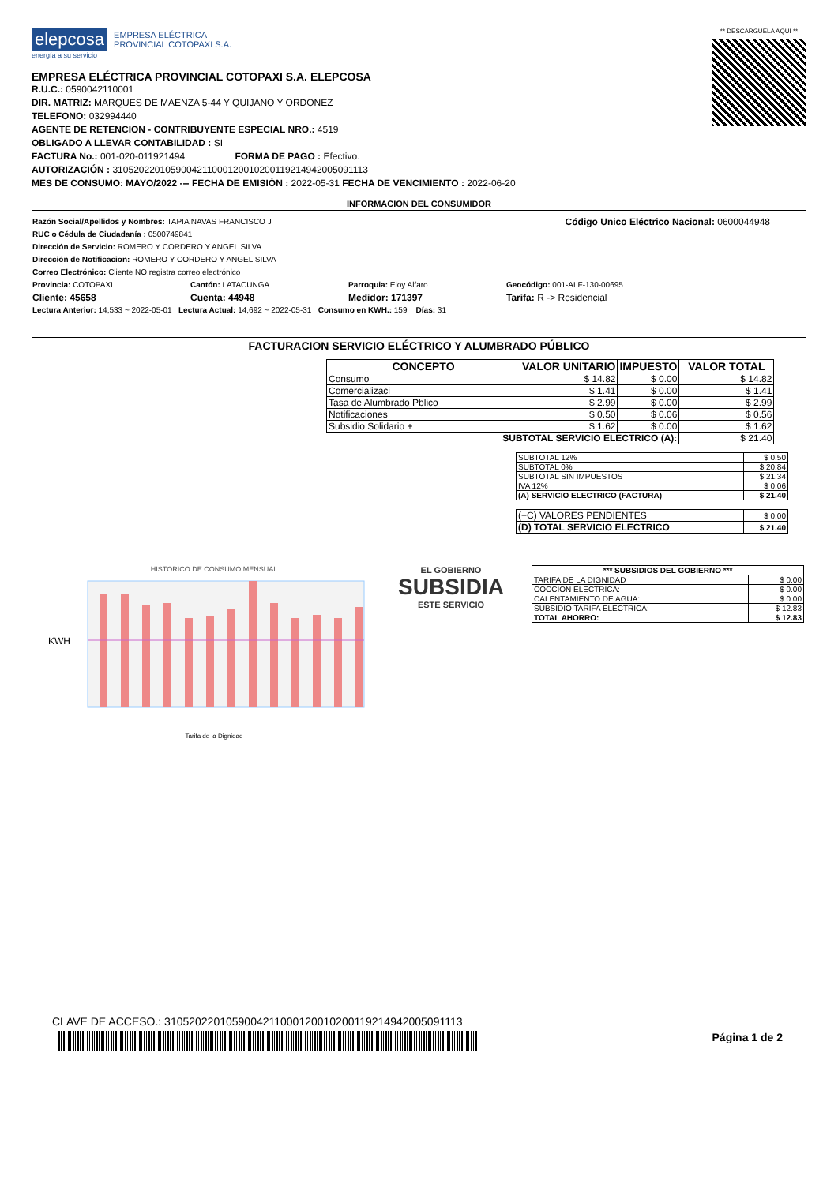elepcosa EMPRESA ELÉCTRICA
PROVINCIAL COTOPAXI S.A.
energía a su servicio
EMPRESA ELÉCTRICA PROVINCIAL COTOPAXI S.A. ELEPCOSA
R.U.C.: 0590042110001
DIR. MATRIZ: MARQUES DE MAENZA 5-44 Y QUIJANO Y ORDONEZ
TELEFONO: 032994440
AGENTE DE RETENCION - CONTRIBUYENTE ESPECIAL NRO.: 4519
OBLIGADO A LLEVAR CONTABILIDAD : SI
FACTURA No.: 001-020-011921494 FORMA DE PAGO : Efectivo.
AUTORIZACIÓN : 3105202201059004211000120010200119214942005091113
MES DE CONSUMO: MAYO/2022 --- FECHA DE EMISIÓN : 2022-05-31 FECHA DE VENCIMIENTO : 2022-06-20
** DESCARGUELA AQUI **
INFORMACION DEL CONSUMIDOR
Razón Social/Apellidos y Nombres: TAPIA NAVAS FRANCISCO J Código Unico Eléctrico Nacional: 0600044948
RUC o Cédula de Ciudadanía : 0500749841
Dirección de Servicio: ROMERO Y CORDERO Y ANGEL SILVA
Dirección de Notificacion: ROMERO Y CORDERO Y ANGEL SILVA
Correo Electrónico: Cliente NO registra correo electrónico
Provincia: COTOPAXI Cantón: LATACUNGA Parroquia: Eloy Alfaro Geocódigo: 001-ALF-130-00695
Cliente: 45658 Cuenta: 44948 Medidor: 171397 Tarifa: R -> Residencial
Lectura Anterior: 14,533 ~ 2022-05-01 Lectura Actual: 14,692 ~ 2022-05-31 Consumo en KWH.: 159 Días: 31
FACTURACION SERVICIO ELÉCTRICO Y ALUMBRADO PÚBLICO
| CONCEPTO | VALOR UNITARIO | IMPUESTO | VALOR TOTAL |
| --- | --- | --- | --- |
| Consumo | $ 14.82 | $ 0.00 | $ 14.82 |
| Comercializaci | $ 1.41 | $ 0.00 | $ 1.41 |
| Tasa de Alumbrado Pblico | $ 2.99 | $ 0.00 | $ 2.99 |
| Notificaciones | $ 0.50 | $ 0.06 | $ 0.56 |
| Subsidio Solidario + | $ 1.62 | $ 0.00 | $ 1.62 |
| SUBTOTAL SERVICIO ELECTRICO (A): | | | $ 21.40 |
| SUBTOTAL 12% | $ 0.50 |
| SUBTOTAL 0% | $ 20.84 |
| SUBTOTAL SIN IMPUESTOS | $ 21.34 |
| IVA 12% | $ 0.06 |
| (A) SERVICIO ELECTRICO (FACTURA) | $ 21.40 |
| (+C) VALORES PENDIENTES | $ 0.00 |
| (D) TOTAL SERVICIO ELECTRICO | $ 21.40 |
HISTORICO DE CONSUMO MENSUAL
KWH
Tarifa de la Dignidad
EL GOBIERNO
SUBSIDIA
ESTE SERVICIO
| *** SUBSIDIOS DEL GOBIERNO *** | |
| --- | --- |
| TARIFA DE LA DIGNIDAD | $ 0.00 |
| COCCION ELECTRICA: | $ 0.00 |
| CALENTAMIENTO DE AGUA: | $ 0.00 |
| SUBSIDIO TARIFA ELECTRICA: | $ 12.83 |
| TOTAL AHORRO: | $ 12.83 |
CLAVE DE ACCESO.: 3105202201059004211000120010200119214942005091113
Página 1 de 2